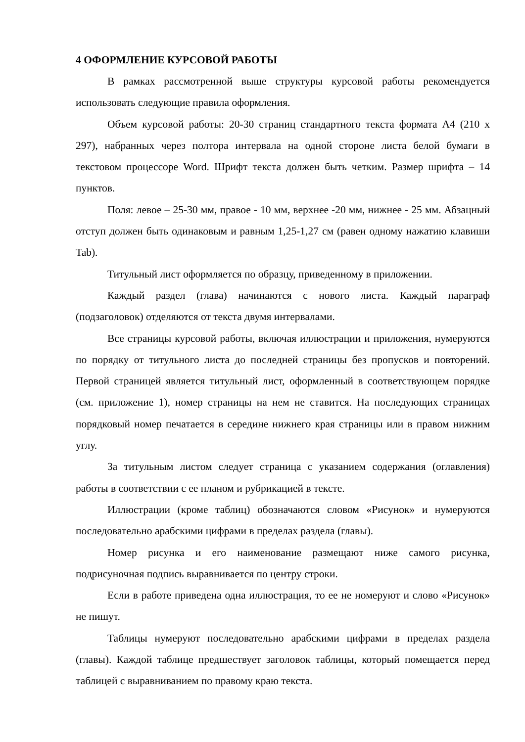4 ОФОРМЛЕНИЕ КУРСОВОЙ РАБОТЫ
В рамках рассмотренной выше структуры курсовой работы рекомендуется использовать следующие правила оформления.
Объем курсовой работы: 20-30 страниц стандартного текста формата А4 (210 х 297), набранных через полтора интервала на одной стороне листа белой бумаги в текстовом процессоре Word. Шрифт текста должен быть четким. Размер шрифта – 14 пунктов.
Поля: левое – 25-30 мм, правое - 10 мм, верхнее -20 мм, нижнее - 25 мм. Абзацный отступ должен быть одинаковым и равным 1,25-1,27 см (равен одному нажатию клавиши Tab).
Титульный лист оформляется по образцу, приведенному в приложении.
Каждый раздел (глава) начинаются с нового листа. Каждый параграф (подзаголовок) отделяются от текста двумя интервалами.
Все страницы курсовой работы, включая иллюстрации и приложения, нумеруются по порядку от титульного листа до последней страницы без пропусков и повторений. Первой страницей является титульный лист, оформленный в соответствующем порядке (см. приложение 1), номер страницы на нем не ставится. На последующих страницах порядковый номер печатается в середине нижнего края страницы или в правом нижним углу.
За титульным листом следует страница с указанием содержания (оглавления) работы в соответствии с ее планом и рубрикацией в тексте.
Иллюстрации (кроме таблиц) обозначаются словом «Рисунок» и нумеруются последовательно арабскими цифрами в пределах раздела (главы).
Номер рисунка и его наименование размещают ниже самого рисунка, подрисуночная подпись выравнивается по центру строки.
Если в работе приведена одна иллюстрация, то ее не номеруют и слово «Рисунок» не пишут.
Таблицы нумеруют последовательно арабскими цифрами в пределах раздела (главы). Каждой таблице предшествует заголовок таблицы, который помещается перед таблицей с выравниванием по правому краю текста.